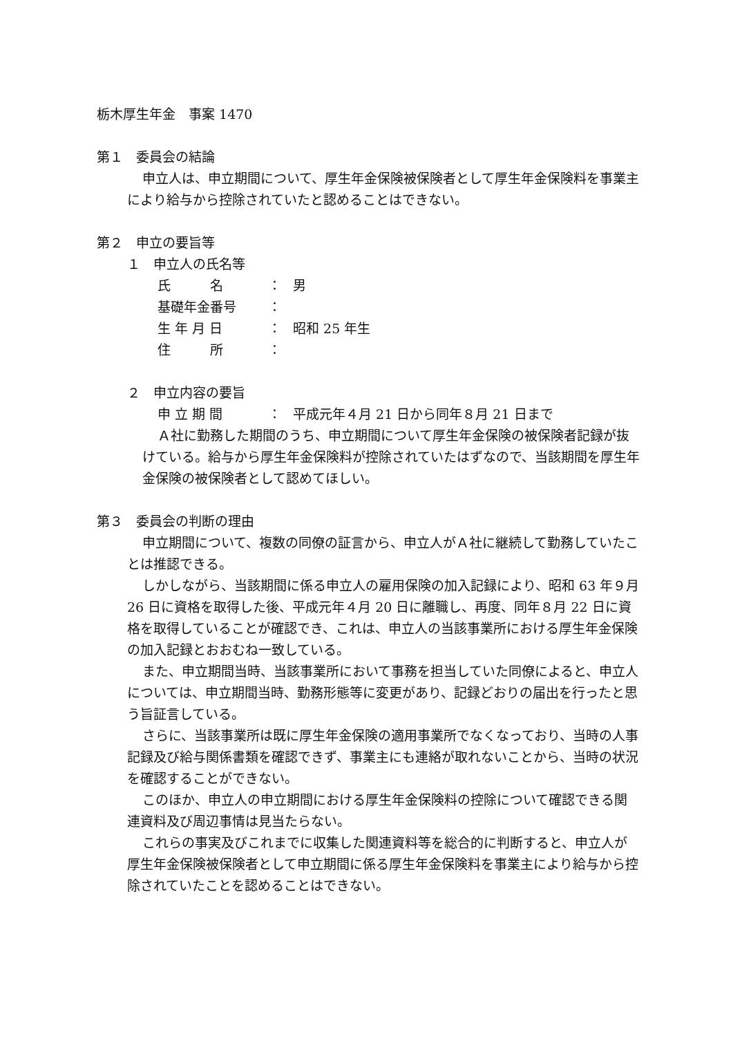栃木厚生年金　事案 1470
第１　委員会の結論
申立人は、申立期間について、厚生年金保険被保険者として厚生年金保険料を事業主により給与から控除されていたと認めることはできない。
第２　申立の要旨等
１　申立人の氏名等
氏　　　名 ： 男
基礎年金番号 ：
生 年 月 日 ： 昭和 25 年生
住　　　所 ：
２　申立内容の要旨
申 立 期 間 ： 平成元年４月 21 日から同年８月 21 日まで
Ａ社に勤務した期間のうち、申立期間について厚生年金保険の被保険者記録が抜けている。給与から厚生年金保険料が控除されていたはずなので、当該期間を厚生年金保険の被保険者として認めてほしい。
第３　委員会の判断の理由
申立期間について、複数の同僚の証言から、申立人がＡ社に継続して勤務していたことは推認できる。
しかしながら、当該期間に係る申立人の雇用保険の加入記録により、昭和 63 年９月 26 日に資格を取得した後、平成元年４月 20 日に離職し、再度、同年８月 22 日に資格を取得していることが確認でき、これは、申立人の当該事業所における厚生年金保険の加入記録とおおむね一致している。
また、申立期間当時、当該事業所において事務を担当していた同僚によると、申立人については、申立期間当時、勤務形態等に変更があり、記録どおりの届出を行ったと思う旨証言している。
さらに、当該事業所は既に厚生年金保険の適用事業所でなくなっており、当時の人事記録及び給与関係書類を確認できず、事業主にも連絡が取れないことから、当時の状況を確認することができない。
このほか、申立人の申立期間における厚生年金保険料の控除について確認できる関連資料及び周辺事情は見当たらない。
これらの事実及びこれまでに収集した関連資料等を総合的に判断すると、申立人が厚生年金保険被保険者として申立期間に係る厚生年金保険料を事業主により給与から控除されていたことを認めることはできない。